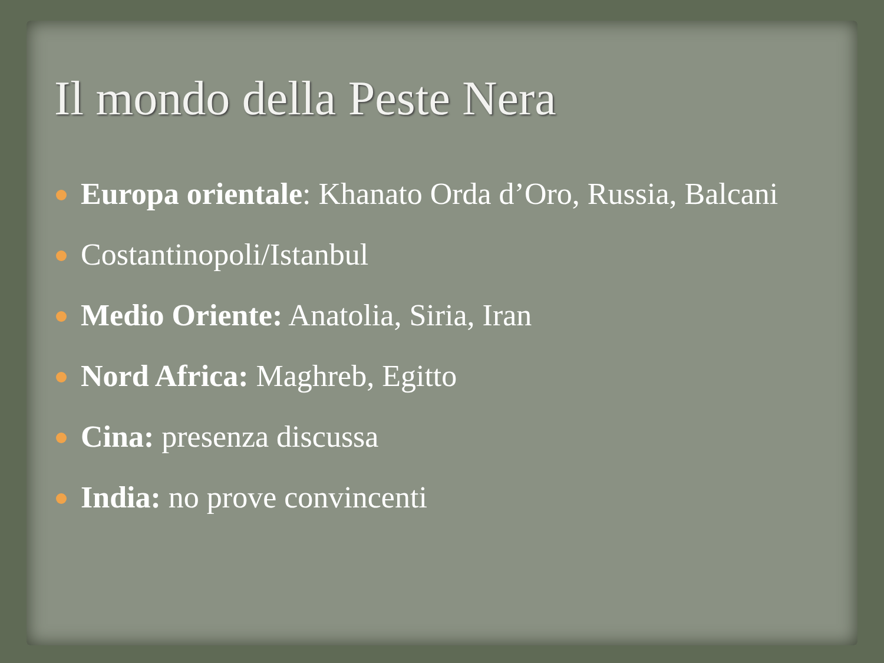Il mondo della Peste Nera
Europa orientale: Khanato Orda d’Oro, Russia, Balcani
Costantinopoli/Istanbul
Medio Oriente: Anatolia, Siria, Iran
Nord Africa: Maghreb, Egitto
Cina: presenza discussa
India: no prove convincenti